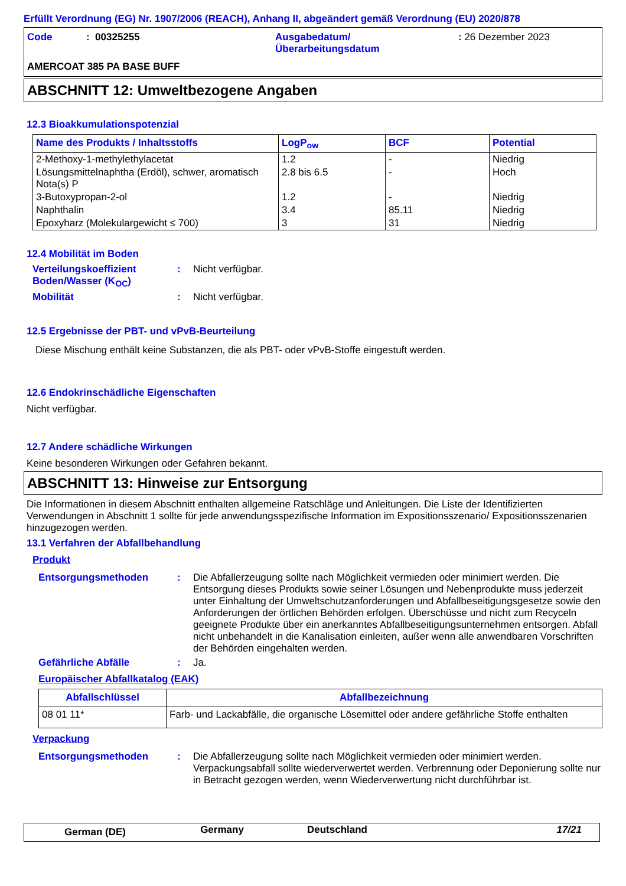Erfüllt Verordnung (EG) Nr. 1907/2006 (REACH), Anhang II, abgeändert gemäß Verordnung (EU) 2020/878
| Code | : 00325255 | Ausgabedatum/ Überarbeitungsdatum | : 26 Dezember 2023 |
AMERCOAT 385 PA BASE BUFF
ABSCHNITT 12: Umweltbezogene Angaben
12.3 Bioakkumulationspotenzial
| Name des Produkts / Inhaltsstoffs | LogP<sub>ow</sub> | BCF | Potential |
| --- | --- | --- | --- |
| 2-Methoxy-1-methylethylacetat | 1.2 | - | Niedrig |
| Lösungsmittelnaphtha (Erdöl), schwer, aromatisch Nota(s) P | 2.8 bis 6.5 | - | Hoch |
| 3-Butoxypropan-2-ol | 1.2 | - | Niedrig |
| Naphthalin | 3.4 | 85.11 | Niedrig |
| Epoxyharz (Molekulargewicht ≤ 700) | 3 | 31 | Niedrig |
12.4 Mobilität im Boden
| Verteilungskoeffizient Boden/Wasser (K<sub>OC</sub>) | : | Nicht verfügbar. |
| Mobilität | : | Nicht verfügbar. |
12.5 Ergebnisse der PBT- und vPvB-Beurteilung
Diese Mischung enthält keine Substanzen, die als PBT- oder vPvB-Stoffe eingestuft werden.
12.6 Endokrinschädliche Eigenschaften
Nicht verfügbar.
12.7 Andere schädliche Wirkungen
Keine besonderen Wirkungen oder Gefahren bekannt.
ABSCHNITT 13: Hinweise zur Entsorgung
Die Informationen in diesem Abschnitt enthalten allgemeine Ratschläge und Anleitungen. Die Liste der Identifizierten Verwendungen in Abschnitt 1 sollte für jede anwendungsspezifische Information im Expositionsszenario/ Expositionsszenarien hinzugezogen werden.
13.1 Verfahren der Abfallbehandlung
Produkt
| Entsorgungsmethoden | : | Die Abfallerzeugung sollte nach Möglichkeit vermieden oder minimiert werden. Die Entsorgung dieses Produkts sowie seiner Lösungen und Nebenprodukte muss jederzeit unter Einhaltung der Umweltschutzanforderungen und Abfallbeseitigungsgesetze sowie den Anforderungen der örtlichen Behörden erfolgen. Überschüsse und nicht zum Recyceln geeignete Produkte über ein anerkanntes Abfallbeseitigungsunternehmen entsorgen. Abfall nicht unbehandelt in die Kanalisation einleiten, außer wenn alle anwendbaren Vorschriften der Behörden eingehalten werden. |
| Gefährliche Abfälle | : | Ja. |
Europäischer Abfallkatalog (EAK)
| Abfallschlüssel | Abfallbezeichnung |
| --- | --- |
| 08 01 11* | Farb- und Lackabfälle, die organische Lösemittel oder andere gefährliche Stoffe enthalten |
Verpackung
| Entsorgungsmethoden | : | Die Abfallerzeugung sollte nach Möglichkeit vermieden oder minimiert werden. Verpackungsabfall sollte wiederverwertet werden. Verbrennung oder Deponierung sollte nur in Betracht gezogen werden, wenn Wiederverwertung nicht durchführbar ist. |
| German (DE) | Germany | Deutschland | 17/21 |